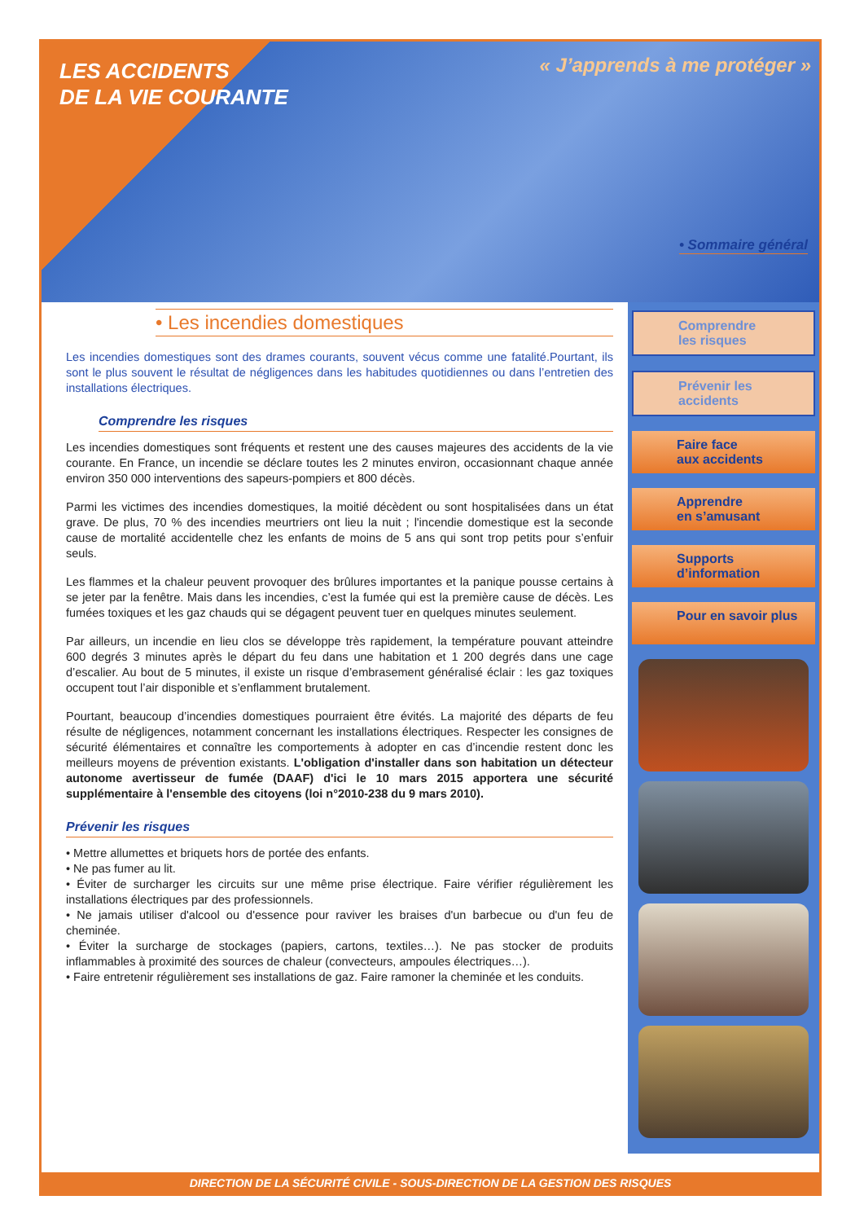LES ACCIDENTS
DE LA VIE COURANTE
« J’apprends à me protéger »
• Sommaire général
• Les incendies domestiques
Les incendies domestiques sont des drames courants, souvent vécus comme une fatalité.Pourtant, ils sont le plus souvent le résultat de négligences dans les habitudes quotidiennes ou dans l’entretien des installations électriques.
Comprendre les risques
Les incendies domestiques sont fréquents et restent une des causes majeures des accidents de la vie courante. En France, un incendie se déclare toutes les 2 minutes environ, occasionnant chaque année environ 350 000 interventions des sapeurs-pompiers et 800 décès.
Parmi les victimes des incendies domestiques, la moitié décèdent ou sont hospitalisées dans un état grave. De plus, 70 % des incendies meurtriers ont lieu la nuit ; l'incendie domestique est la seconde cause de mortalité accidentelle chez les enfants de moins de 5 ans qui sont trop petits pour s’enfuir seuls.
Les flammes et la chaleur peuvent provoquer des brûlures importantes et la panique pousse certains à se jeter par la fenêtre. Mais dans les incendies, c’est la fumée qui est la première cause de décès. Les fumées toxiques et les gaz chauds qui se dégagent peuvent tuer en quelques minutes seulement.
Par ailleurs, un incendie en lieu clos se développe très rapidement, la température pouvant atteindre 600 degrés 3 minutes après le départ du feu dans une habitation et 1 200 degrés dans une cage d’escalier. Au bout de 5 minutes, il existe un risque d’embrasement généralisé éclair : les gaz toxiques occupent tout l’air disponible et s’enflamment brutalement.
Pourtant, beaucoup d’incendies domestiques pourraient être évités. La majorité des départs de feu résulte de négligences, notamment concernant les installations électriques. Respecter les consignes de sécurité élémentaires et connaître les comportements à adopter en cas d’incendie restent donc les meilleurs moyens de prévention existants. L'obligation d'installer dans son habitation un détecteur autonome avertisseur de fumée (DAAF) d'ici le 10 mars 2015 apportera une sécurité supplémentaire à l'ensemble des citoyens (loi n°2010-238 du 9 mars 2010).
Prévenir les risques
• Mettre allumettes et briquets hors de portée des enfants.
• Ne pas fumer au lit.
• Éviter de surcharger les circuits sur une même prise électrique. Faire vérifier régulièrement les installations électriques par des professionnels.
• Ne jamais utiliser d'alcool ou d'essence pour raviver les braises d'un barbecue ou d'un feu de cheminée.
• Éviter la surcharge de stockages (papiers, cartons, textiles…). Ne pas stocker de produits inflammables à proximité des sources de chaleur (convecteurs, ampoules électriques…).
• Faire entretenir régulièrement ses installations de gaz. Faire ramoner la cheminée et les conduits.
Comprendre
les risques
Prévenir les accidents
Faire face
aux accidents
Apprendre
en s’amusant
Supports
d’information
Pour en savoir plus
DIRECTION DE LA SÉCURITÉ CIVILE - SOUS-DIRECTION DE LA GESTION DES RISQUES